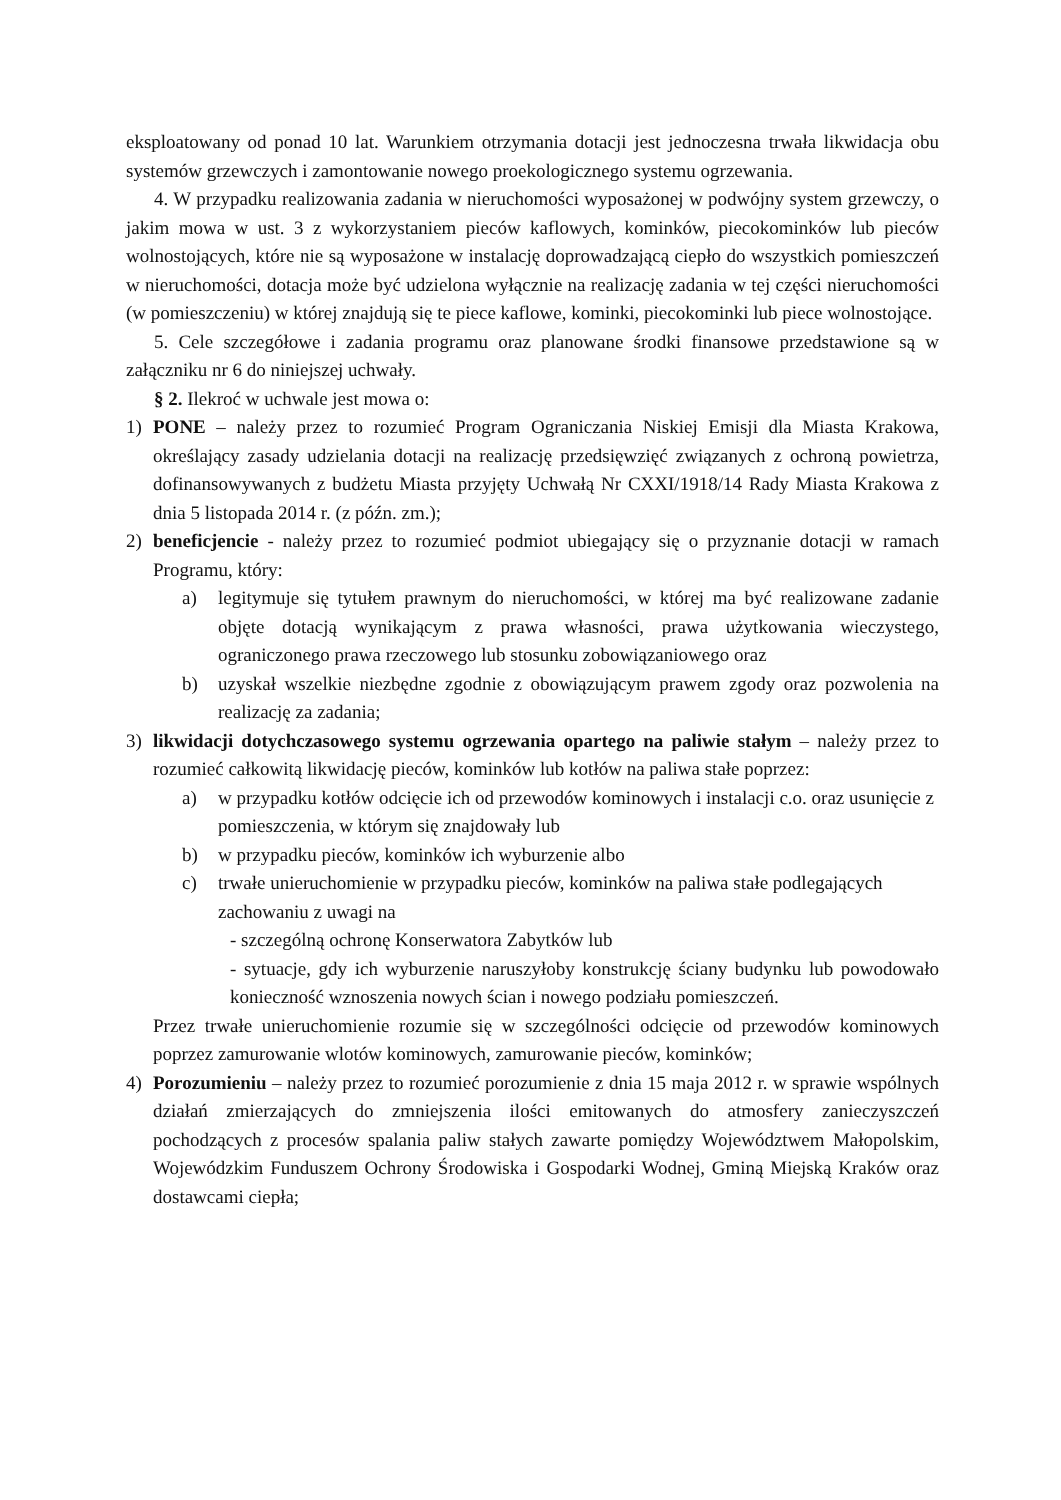eksploatowany od ponad 10 lat. Warunkiem otrzymania dotacji jest jednoczesna trwała likwidacja obu systemów grzewczych i zamontowanie nowego proekologicznego systemu ogrzewania.
4. W przypadku realizowania zadania w nieruchomości wyposażonej w podwójny system grzewczy, o jakim mowa w ust. 3 z wykorzystaniem pieców kaflowych, kominków, piecokominków lub pieców wolnostojących, które nie są wyposażone w instalację doprowadzającą ciepło do wszystkich pomieszczeń w nieruchomości, dotacja może być udzielona wyłącznie na realizację zadania w tej części nieruchomości (w pomieszczeniu) w której znajdują się te piece kaflowe, kominki, piecokominki lub piece wolnostojące.
5. Cele szczegółowe i zadania programu oraz planowane środki finansowe przedstawione są w załączniku nr 6 do niniejszej uchwały.
§ 2. Ilekroć w uchwale jest mowa o:
1) PONE – należy przez to rozumieć Program Ograniczania Niskiej Emisji dla Miasta Krakowa, określający zasady udzielania dotacji na realizację przedsięwzięć związanych z ochroną powietrza, dofinansowywanych z budżetu Miasta przyjęty Uchwałą Nr CXXI/1918/14 Rady Miasta Krakowa z dnia 5 listopada 2014 r. (z późn. zm.);
2) beneficjencie - należy przez to rozumieć podmiot ubiegający się o przyznanie dotacji w ramach Programu, który:
a) legitymuje się tytułem prawnym do nieruchomości, w której ma być realizowane zadanie objęte dotacją wynikającym z prawa własności, prawa użytkowania wieczystego, ograniczonego prawa rzeczowego lub stosunku zobowiązaniowego oraz
b) uzyskał wszelkie niezbędne zgodnie z obowiązującym prawem zgody oraz pozwolenia na realizację za zadania;
3) likwidacji dotychczasowego systemu ogrzewania opartego na paliwie stałym – należy przez to rozumieć całkowitą likwidację pieców, kominków lub kotłów na paliwa stałe poprzez:
a) w przypadku kotłów odcięcie ich od przewodów kominowych i instalacji c.o. oraz usunięcie z pomieszczenia, w którym się znajdowały lub
b) w przypadku pieców, kominków ich wyburzenie albo
c) trwałe unieruchomienie w przypadku pieców, kominków na paliwa stałe podlegających zachowaniu z uwagi na
- szczególną ochronę Konserwatora Zabytków lub
- sytuacje, gdy ich wyburzenie naruszyłoby konstrukcję ściany budynku lub powodowało konieczność wznoszenia nowych ścian i nowego podziału pomieszczeń.
Przez trwałe unieruchomienie rozumie się w szczególności odcięcie od przewodów kominowych poprzez zamurowanie wlotów kominowych, zamurowanie pieców, kominków;
4) Porozumieniu – należy przez to rozumieć porozumienie z dnia 15 maja 2012 r. w sprawie wspólnych działań zmierzających do zmniejszenia ilości emitowanych do atmosfery zanieczyszczeń pochodzących z procesów spalania paliw stałych zawarte pomiędzy Województwem Małopolskim, Wojewódzkim Funduszem Ochrony Środowiska i Gospodarki Wodnej, Gminą Miejską Kraków oraz dostawcami ciepła;